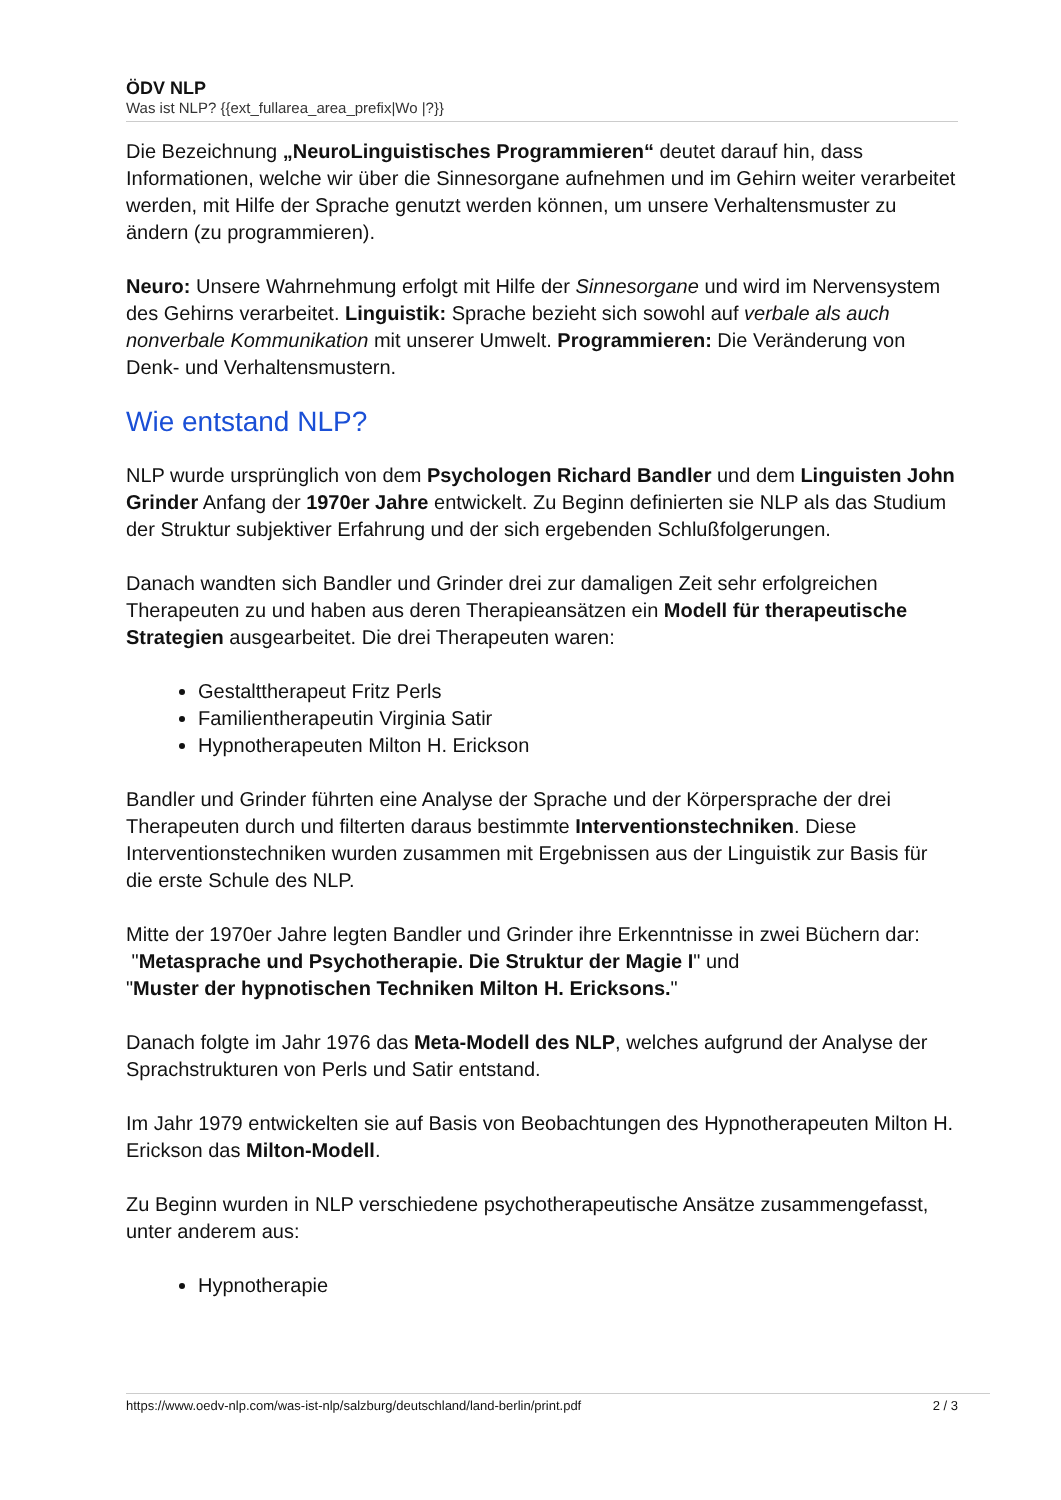ÖDV NLP
Was ist NLP? {{ext_fullarea_area_prefix|Wo |?}}
Die Bezeichnung „NeuroLinguistisches Programmieren“ deutet darauf hin, dass Informationen, welche wir über die Sinnesorgane aufnehmen und im Gehirn weiter verarbeitet werden, mit Hilfe der Sprache genutzt werden können, um unsere Verhaltensmuster zu ändern (zu programmieren).
Neuro: Unsere Wahrnehmung erfolgt mit Hilfe der Sinnesorgane und wird im Nervensystem des Gehirns verarbeitet. Linguistik: Sprache bezieht sich sowohl auf verbale als auch nonverbale Kommunikation mit unserer Umwelt. Programmieren: Die Veränderung von Denk- und Verhaltensmustern.
Wie entstand NLP?
NLP wurde ursprünglich von dem Psychologen Richard Bandler und dem Linguisten John Grinder Anfang der 1970er Jahre entwickelt. Zu Beginn definierten sie NLP als das Studium der Struktur subjektiver Erfahrung und der sich ergebenden Schlußfolgerungen.
Danach wandten sich Bandler und Grinder drei zur damaligen Zeit sehr erfolgreichen Therapeuten zu und haben aus deren Therapieansätzen ein Modell für therapeutische Strategien ausgearbeitet. Die drei Therapeuten waren:
Gestalttherapeut Fritz Perls
Familientherapeutin Virginia Satir
Hypnotherapeuten Milton H. Erickson
Bandler und Grinder führten eine Analyse der Sprache und der Körpersprache der drei Therapeuten durch und filterten daraus bestimmte Interventionstechniken. Diese Interventionstechniken wurden zusammen mit Ergebnissen aus der Linguistik zur Basis für die erste Schule des NLP.
Mitte der 1970er Jahre legten Bandler und Grinder ihre Erkenntnisse in zwei Büchern dar:
"Metasprache und Psychotherapie. Die Struktur der Magie I" und
"Muster der hypnotischen Techniken Milton H. Ericksons."
Danach folgte im Jahr 1976 das Meta-Modell des NLP, welches aufgrund der Analyse der Sprachstrukturen von Perls und Satir entstand.
Im Jahr 1979 entwickelten sie auf Basis von Beobachtungen des Hypnotherapeuten Milton H. Erickson das Milton-Modell.
Zu Beginn wurden in NLP verschiedene psychotherapeutische Ansätze zusammengefasst, unter anderem aus:
Hypnotherapie
https://www.oedv-nlp.com/was-ist-nlp/salzburg/deutschland/land-berlin/print.pdf 2 / 3